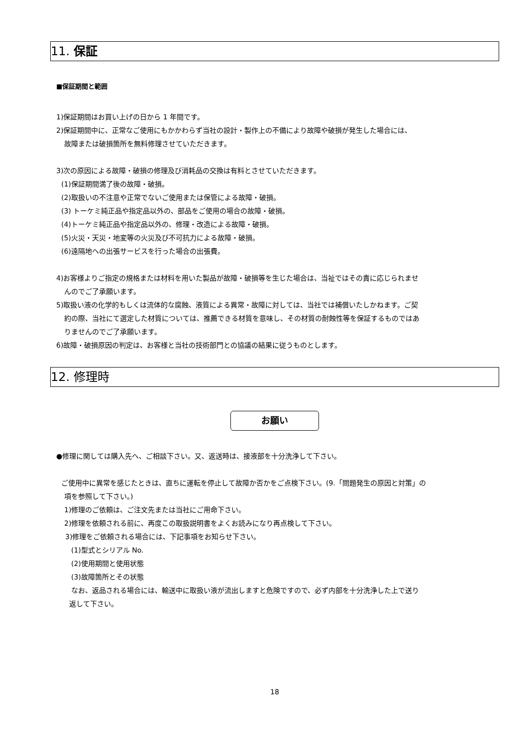11. 保証
■保証期間と範囲
1)保証期間はお買い上げの日から 1 年間です。
2)保証期間中に、正常なご使用にもかかわらず当社の設計・製作上の不備により故障や破損が発生した場合には、
故障または破損箇所を無料修理させていただきます。
3)次の原因による故障・破損の修理及び消耗品の交換は有料とさせていただきます。
(1)保証期間満了後の故障・破損。
(2)取扱いの不注意や正常でないご使用または保管による故障・破損。
(3) トーケミ純正品や指定品以外の、部品をご使用の場合の故障・破損。
(4)トーケミ純正品や指定品以外の、修理・改造による故障・破損。
(5)火災・天災・地変等の火災及び不可抗力による故障・破損。
(6)遠隔地への出張サービスを行った場合の出張費。
4)お客様よりご指定の規格または材料を用いた製品が故障・破損等を生じた場合は、当祉ではその責に応じられませ
んのでご了承願います。
5)取扱い液の化学的もしくは流体的な腐蝕、液質による異常・故障に対しては、当社では補償いたしかねます。ご契
約の際、当社にて選定した材質については、推薦できる材質を意味し、その材質の耐蝕性等を保証するものではあ
りませんのでご了承願います。
6)故障・破損原因の判定は、お客様と当社の技術部門との協議の結果に従うものとします。
12. 修理時
お願い
●修理に関しては購入先へ、ご相談下さい。又、返送時は、接液部を十分洗浄して下さい。
ご使用中に異常を感じたときは、直ちに運転を停止して故障か否かをご点検下さい。(9.「問題発生の原因と対策」の
項を参照して下さい。)
1)修理のご依頼は、ご注文先または当社にご用命下さい。
2)修理を依頼される前に、再度この取扱説明書をよくお読みになり再点検して下さい。
3)修理をご依頼される場合には、下記事項をお知らせ下さい。
(1)型式とシリアル No.
(2)使用期間と使用状態
(3)故障箇所とその状態
なお、返品される場合には、輸送中に取扱い液が流出しますと危険ですので、必ず内部を十分洗浄した上で送り
返して下さい。
18